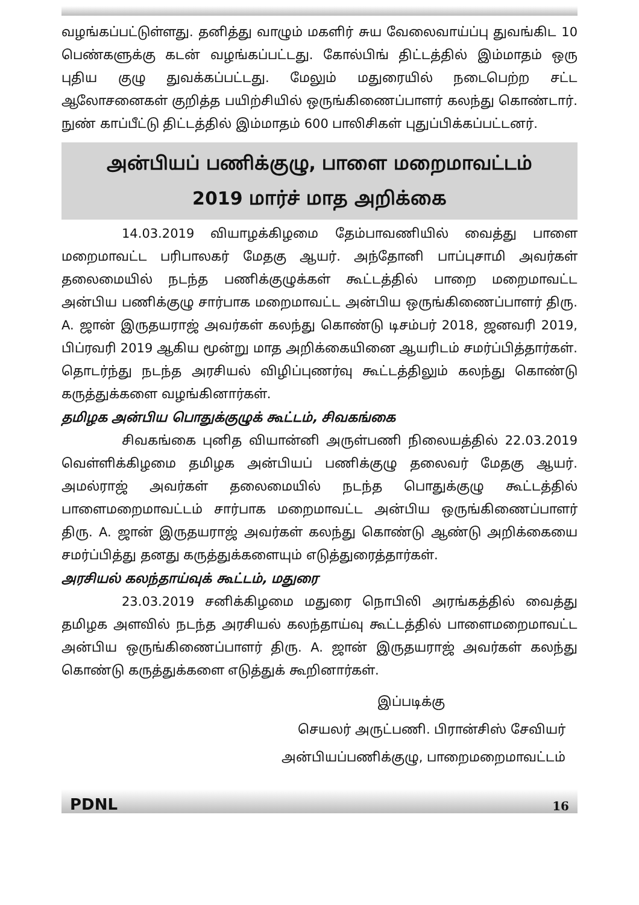வழங்கப்பட்டுள்ளது. தனித்து வாழும் மகளிர் சுய வேலைவாய்ப்பு துவங்கிட 10 பெண்களுக்கு கடன் வழங்கப்பட்டது. கோல்பிங் திட்டத்தில் இம்மாதம் ஒரு புதிய குழு துவக்கப்பட்டது. மேலும் மதுரையில் நடைபெற்ற சட்ட ஆலோசனைகள் குறித்த பயிற்சியில் ஒருங்கிணைப்பாளர் கலந்து கொண்டார். நுண் காப்பீட்டு திட்டத்தில் இம்மாதம் 600 பாலிசிகள் புதுப்பிக்கப்பட்டனர்.
அன்பியப் பணிக்குழு, பாளை மறைமாவட்டம்
2019 மார்ச் மாத அறிக்கை
14.03.2019 வியாழக்கிழமை தேம்பாவணியில் வைத்து பாளை மறைமாவட்ட பரிபாலகர் மேதகு ஆயர். அந்தோனி பாப்புசாமி அவர்கள் தலைமையில் நடந்த பணிக்குழுக்கள் கூட்டத்தில் பாறை மறைமாவட்ட அன்பிய பணிக்குழு சார்பாக மறைமாவட்ட அன்பிய ஒருங்கிணைப்பாளர் திரு. A. ஜான் இருதயராஜ் அவர்கள் கலந்து கொண்டு டிசம்பர் 2018, ஜனவரி 2019, பிப்ரவரி 2019 ஆகிய மூன்று மாத அறிக்கையினை ஆயரிடம் சமர்ப்பித்தார்கள். தொடர்ந்து நடந்த அரசியல் விழிப்புணர்வு கூட்டத்திலும் கலந்து கொண்டு கருத்துக்களை வழங்கினார்கள்.
தமிழக அன்பிய பொதுக்குழுக் கூட்டம், சிவகங்கை
சிவகங்கை புனித வியான்னி அருள்பணி நிலையத்தில் 22.03.2019 வெள்ளிக்கிழமை தமிழக அன்பியப் பணிக்குழு தலைவர் மேதகு ஆயர். அமல்ராஜ் அவர்கள் தலைமையில் நடந்த பொதுக்குழு கூட்டத்தில் பாளைமறைமாவட்டம் சார்பாக மறைமாவட்ட அன்பிய ஒருங்கிணைப்பாளர் திரு. A. ஜான் இருதயராஜ் அவர்கள் கலந்து கொண்டு ஆண்டு அறிக்கையை சமர்ப்பித்து தனது கருத்துக்களையும் எடுத்துரைத்தார்கள்.
அரசியல் கலந்தாய்வுக் கூட்டம், மதுரை
23.03.2019 சனிக்கிழமை மதுரை நொபிலி அரங்கத்தில் வைத்து தமிழக அளவில் நடந்த அரசியல் கலந்தாய்வு கூட்டத்தில் பாளைமறைமாவட்ட அன்பிய ஒருங்கிணைப்பாளர் திரு. A. ஜான் இருதயராஜ் அவர்கள் கலந்து கொண்டு கருத்துக்களை எடுத்துக் கூறினார்கள்.
இப்படிக்கு
செயலர் அருட்பணி. பிரான்சிஸ் சேவியர்
அன்பியப்பணிக்குழு, பாறைமறைமாவட்டம்
PDNL 16